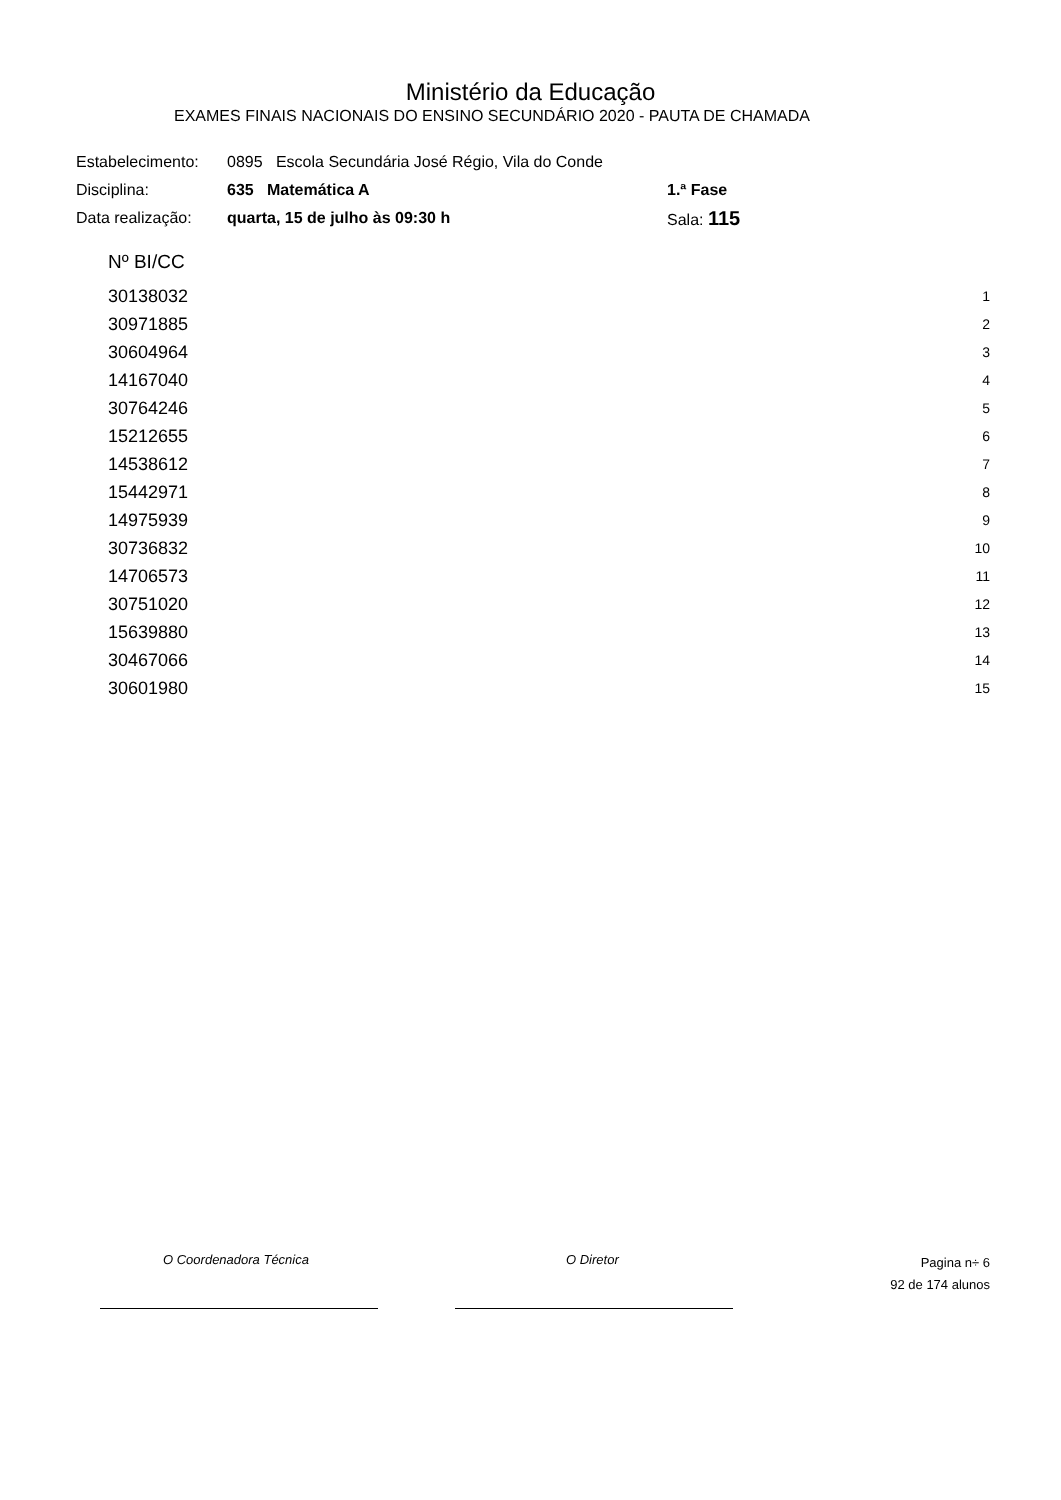Ministério da Educação
EXAMES FINAIS NACIONAIS DO ENSINO SECUNDÁRIO 2020 - PAUTA DE CHAMADA
| Estabelecimento: | 0895 Escola Secundária José Régio, Vila do Conde | |
| Disciplina: | 635 Matemática A | 1.ª Fase |
| Data realização: | quarta, 15 de julho às 09:30 h | Sala: 115 |
| Nº BI/CC | |
| 30138032 | 1 |
| 30971885 | 2 |
| 30604964 | 3 |
| 14167040 | 4 |
| 30764246 | 5 |
| 15212655 | 6 |
| 14538612 | 7 |
| 15442971 | 8 |
| 14975939 | 9 |
| 30736832 | 10 |
| 14706573 | 11 |
| 30751020 | 12 |
| 15639880 | 13 |
| 30467066 | 14 |
| 30601980 | 15 |
O Coordenadora Técnica O Diretor
Pagina n÷ 6
92 de 174 alunos